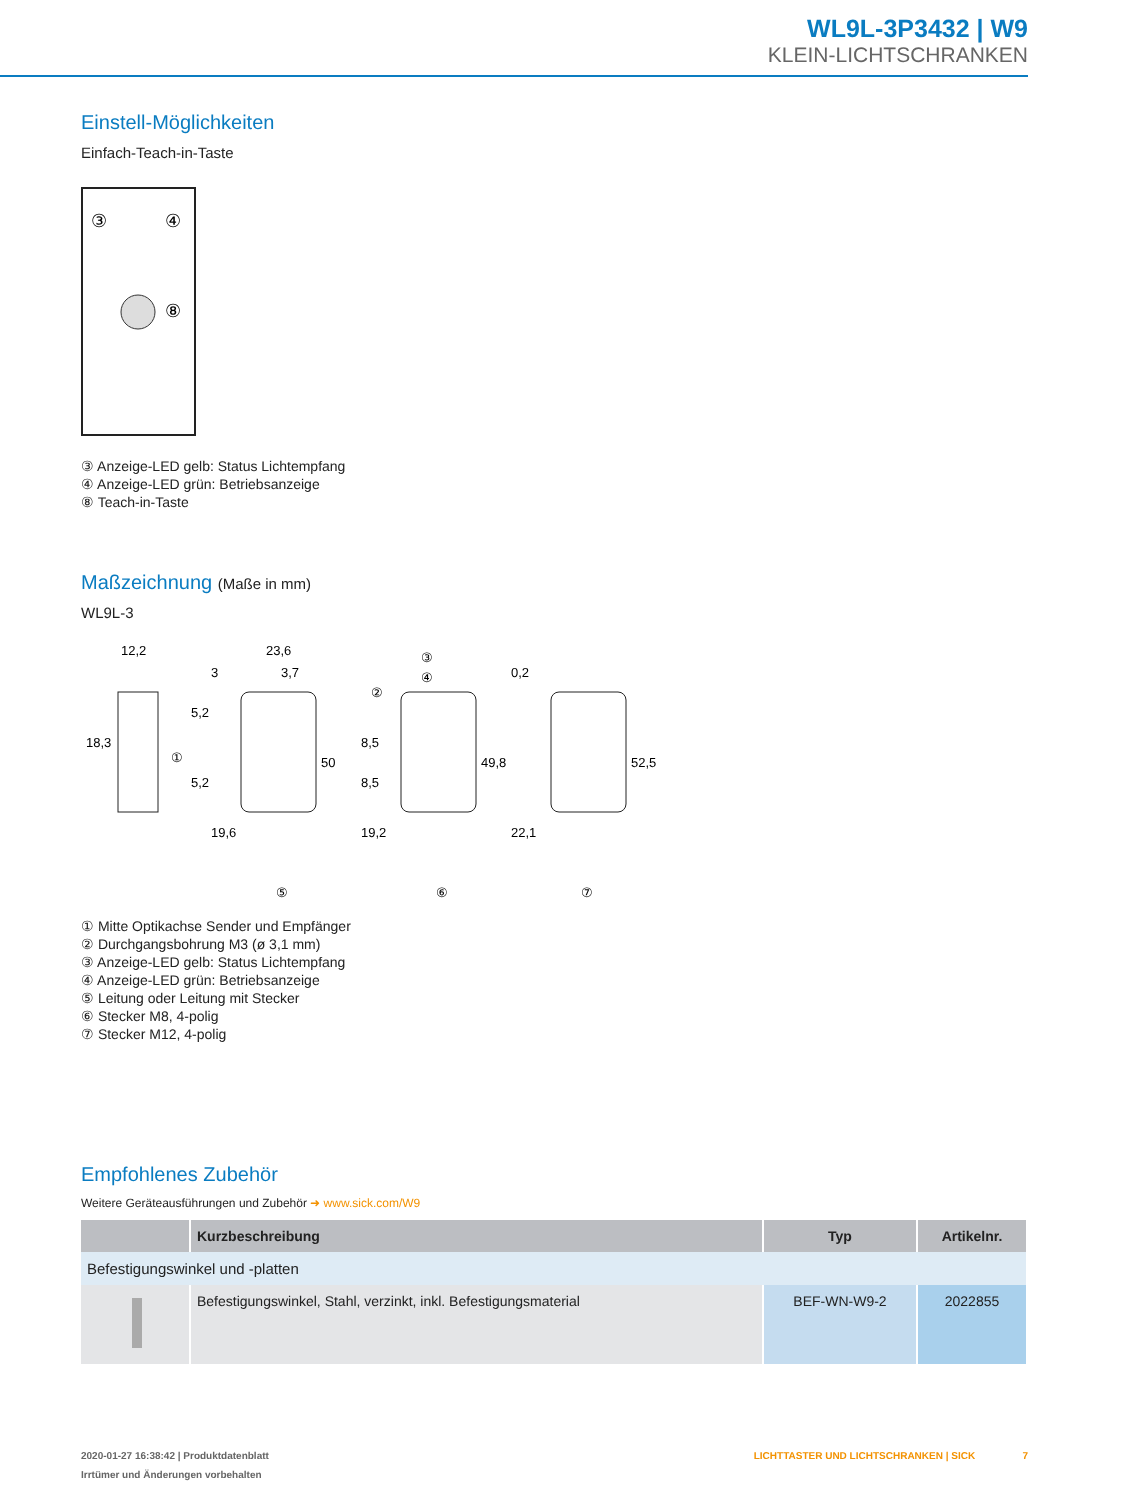WL9L-3P3432 | W9
KLEIN-LICHTSCHRANKEN
Einstell-Möglichkeiten
Einfach-Teach-in-Taste
③
④
⑧
③ Anzeige-LED gelb: Status Lichtempfang
④ Anzeige-LED grün: Betriebsanzeige
⑧ Teach-in-Taste
Maßzeichnung (Maße in mm)
WL9L-3
12,2
23,6
3,7
18,3
①
50
49,8
52,5
5,2
5,2
19,6
8,5
8,5
19,2
22,1
0,2
3
②
③
④
⑤
⑥
⑦
① Mitte Optikachse Sender und Empfänger
② Durchgangsbohrung M3 (ø 3,1 mm)
③ Anzeige-LED gelb: Status Lichtempfang
④ Anzeige-LED grün: Betriebsanzeige
⑤ Leitung oder Leitung mit Stecker
⑥ Stecker M8, 4-polig
⑦ Stecker M12, 4-polig
Empfohlenes Zubehör
Weitere Geräteausführungen und Zubehör ➜ www.sick.com/W9
| | Kurzbeschreibung | Typ | Artikelnr. |
| --- | --- | --- | --- |
| Befestigungswinkel und -platten | | | |
| | Befestigungswinkel, Stahl, verzinkt, inkl. Befestigungsmaterial | BEF-WN-W9-2 | 2022855 |
2020-01-27 16:38:42 | Produktdatenblatt LICHTTASTER UND LICHTSCHRANKEN | SICK 7
Irrtümer und Änderungen vorbehalten